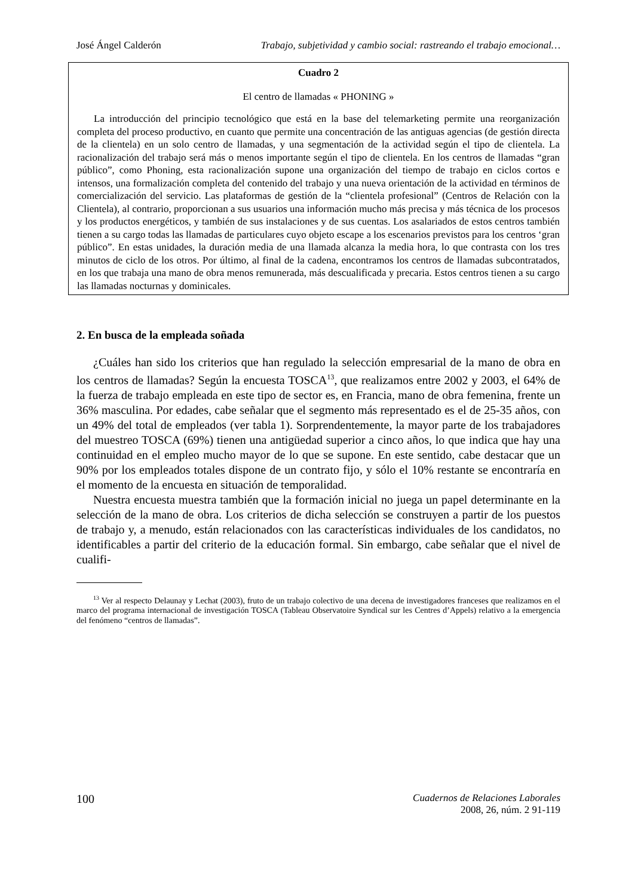José Ángel Calderón Trabajo, subjetividad y cambio social: rastreando el trabajo emocional…
Cuadro 2
El centro de llamadas « PHONING »
La introducción del principio tecnológico que está en la base del telemarketing permite una reorganización completa del proceso productivo, en cuanto que permite una concentración de las antiguas agencias (de gestión directa de la clientela) en un solo centro de llamadas, y una segmentación de la actividad según el tipo de clientela. La racionalización del trabajo será más o menos importante según el tipo de clientela. En los centros de llamadas “gran público”, como Phoning, esta racionalización supone una organización del tiempo de trabajo en ciclos cortos e intensos, una formalización completa del contenido del trabajo y una nueva orientación de la actividad en términos de comercialización del servicio. Las plataformas de gestión de la “clientela profesional” (Centros de Relación con la Clientela), al contrario, proporcionan a sus usuarios una información mucho más precisa y más técnica de los procesos y los productos energéticos, y también de sus instalaciones y de sus cuentas. Los asalariados de estos centros también tienen a su cargo todas las llamadas de particulares cuyo objeto escape a los escenarios previstos para los centros ‘gran público”. En estas unidades, la duración media de una llamada alcanza la media hora, lo que contrasta con los tres minutos de ciclo de los otros. Por último, al final de la cadena, encontramos los centros de llamadas subcontratados, en los que trabaja una mano de obra menos remunerada, más descualificada y precaria. Estos centros tienen a su cargo las llamadas nocturnas y dominicales.
2. En busca de la empleada soñada
¿Cuáles han sido los criterios que han regulado la selección empresarial de la mano de obra en los centros de llamadas? Según la encuesta TOSCA<sup>13</sup>, que realizamos entre 2002 y 2003, el 64% de la fuerza de trabajo empleada en este tipo de sector es, en Francia, mano de obra femenina, frente un 36% masculina. Por edades, cabe señalar que el segmento más representado es el de 25-35 años, con un 49% del total de empleados (ver tabla 1). Sorprendentemente, la mayor parte de los trabajadores del muestreo TOSCA (69%) tienen una antigüedad superior a cinco años, lo que indica que hay una continuidad en el empleo mucho mayor de lo que se supone. En este sentido, cabe destacar que un 90% por los empleados totales dispone de un contrato fijo, y sólo el 10% restante se encontraría en el momento de la encuesta en situación de temporalidad.
Nuestra encuesta muestra también que la formación inicial no juega un papel determinante en la selección de la mano de obra. Los criterios de dicha selección se construyen a partir de los puestos de trabajo y, a menudo, están relacionados con las características individuales de los candidatos, no identificables a partir del criterio de la educación formal. Sin embargo, cabe señalar que el nivel de cualifi-
<sup>13</sup> Ver al respecto Delaunay y Lechat (2003), fruto de un trabajo colectivo de una decena de investigadores franceses que realizamos en el marco del programa internacional de investigación TOSCA (Tableau Observatoire Syndical sur les Centres d’Appels) relativo a la emergencia del fenómeno “centros de llamadas”.
100
Cuadernos de Relaciones Laborales
2008, 26, núm. 2 91-119